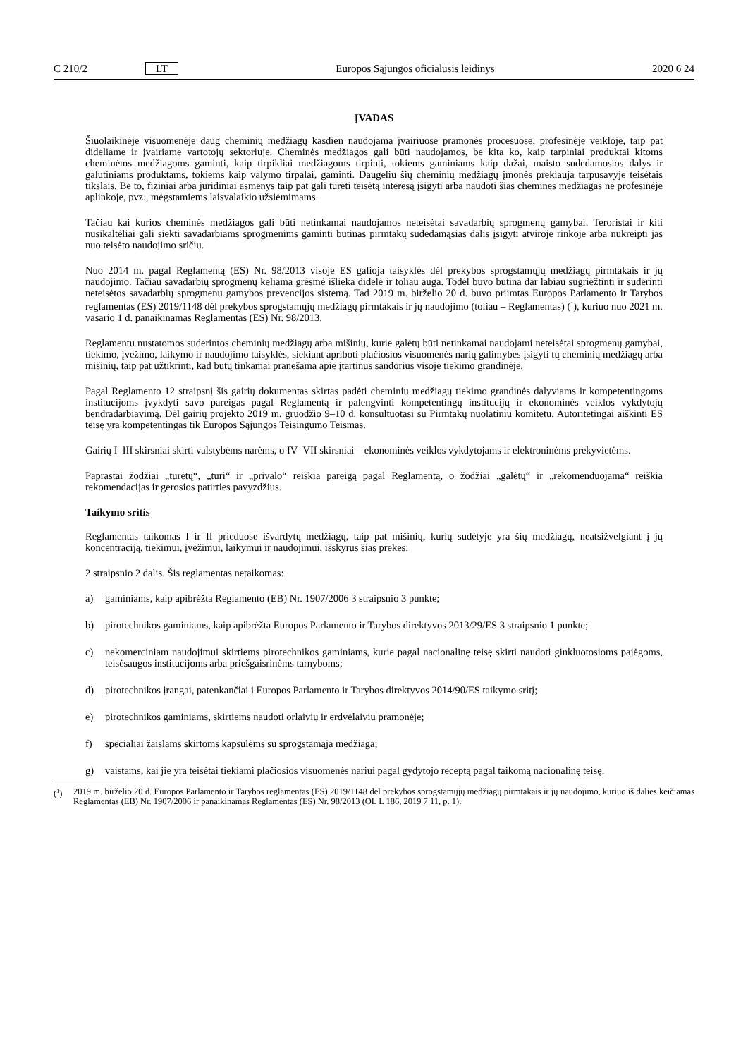C 210/2 LT Europos Sąjungos oficialusis leidinys 2020 6 24
ĮVADAS
Šiuolaikinėje visuomenėje daug cheminių medžiagų kasdien naudojama įvairiuose pramonės procesuose, profesinėje veikloje, taip pat dideliame ir įvairiame vartotojų sektoriuje. Cheminės medžiagos gali būti naudojamos, be kita ko, kaip tarpiniai produktai kitoms cheminėms medžiagoms gaminti, kaip tirpikliai medžiagoms tirpinti, tokiems gaminiams kaip dažai, maisto sudedamosios dalys ir galutiniams produktams, tokiems kaip valymo tirpalai, gaminti. Daugeliu šių cheminių medžiagų įmonės prekiauja tarpusavyje teisėtais tikslais. Be to, fiziniai arba juridiniai asmenys taip pat gali turėti teisėtą interesą įsigyti arba naudoti šias chemines medžiagas ne profesinėje aplinkoje, pvz., mėgstamiems laisvalaikio užsiėmimams.
Tačiau kai kurios cheminės medžiagos gali būti netinkamai naudojamos neteisėtai savadarbių sprogmenų gamybai. Teroristai ir kiti nusikaltėliai gali siekti savadarbiams sprogmenims gaminti būtinas pirmtakų sudedamąsias dalis įsigyti atviroje rinkoje arba nukreipti jas nuo teisėto naudojimo sričių.
Nuo 2014 m. pagal Reglamentą (ES) Nr. 98/2013 visoje ES galioja taisyklės dėl prekybos sprogstamųjų medžiagų pirmtakais ir jų naudojimo. Tačiau savadarbių sprogmenų keliama grėsmė išlieka didelė ir toliau auga. Todėl buvo būtina dar labiau sugriežtinti ir suderinti neteisėtos savadarbių sprogmenų gamybos prevencijos sistemą. Tad 2019 m. birželio 20 d. buvo priimtas Europos Parlamento ir Tarybos reglamentas (ES) 2019/1148 dėl prekybos sprogstamųjų medžiagų pirmtakais ir jų naudojimo (toliau – Reglamentas) (<sup>1</sup>), kuriuo nuo 2021 m. vasario 1 d. panaikinamas Reglamentas (ES) Nr. 98/2013.
Reglamentu nustatomos suderintos cheminių medžiagų arba mišinių, kurie galėtų būti netinkamai naudojami neteisėtai sprogmenų gamybai, tiekimo, įvežimo, laikymo ir naudojimo taisyklės, siekiant apriboti plačiosios visuomenės narių galimybes įsigyti tų cheminių medžiagų arba mišinių, taip pat užtikrinti, kad būtų tinkamai pranešama apie įtartinus sandorius visoje tiekimo grandinėje.
Pagal Reglamento 12 straipsnį šis gairių dokumentas skirtas padėti cheminių medžiagų tiekimo grandinės dalyviams ir kompetentingoms institucijoms įvykdyti savo pareigas pagal Reglamentą ir palengvinti kompetentingų institucijų ir ekonominės veiklos vykdytojų bendradarbiavimą. Dėl gairių projekto 2019 m. gruodžio 9–10 d. konsultuotasi su Pirmtakų nuolatiniu komitetu. Autoritetingai aiškinti ES teisę yra kompetentingas tik Europos Sąjungos Teisingumo Teismas.
Gairių I–III skirsniai skirti valstybėms narėms, o IV–VII skirsniai – ekonominės veiklos vykdytojams ir elektroninėms prekyvietėms.
Paprastai žodžiai „turėtų“, „turi“ ir „privalo“ reiškia pareigą pagal Reglamentą, o žodžiai „galėtų“ ir „rekomenduojama“ reiškia rekomendacijas ir gerosios patirties pavyzdžius.
Taikymo sritis
Reglamentas taikomas I ir II prieduose išvardytų medžiagų, taip pat mišinių, kurių sudėtyje yra šių medžiagų, neatsižvelgiant į jų koncentraciją, tiekimui, įvežimui, laikymui ir naudojimui, išskyrus šias prekes:
2 straipsnio 2 dalis. Šis reglamentas netaikomas:
a) gaminiams, kaip apibrėžta Reglamento (EB) Nr. 1907/2006 3 straipsnio 3 punkte;
b) pirotechnikos gaminiams, kaip apibrėžta Europos Parlamento ir Tarybos direktyvos 2013/29/ES 3 straipsnio 1 punkte;
c) nekomerciniam naudojimui skirtiems pirotechnikos gaminiams, kurie pagal nacionalinę teisę skirti naudoti ginkluotosioms pajėgoms, teisėsaugos institucijoms arba priešgaisrinėms tarnyboms;
d) pirotechnikos įrangai, patenkančiai į Europos Parlamento ir Tarybos direktyvos 2014/90/ES taikymo sritį;
e) pirotechnikos gaminiams, skirtiems naudoti orlaivių ir erdvėlaivių pramonėje;
f) specialiai žaislams skirtoms kapsulėms su sprogstamąja medžiaga;
g) vaistams, kai jie yra teisėtai tiekiami plačiosios visuomenės nariui pagal gydytojo receptą pagal taikomą nacionalinę teisę.
(<sup>1</sup>) 2019 m. birželio 20 d. Europos Parlamento ir Tarybos reglamentas (ES) 2019/1148 dėl prekybos sprogstamųjų medžiagų pirmtakais ir jų naudojimo, kuriuo iš dalies keičiamas Reglamentas (EB) Nr. 1907/2006 ir panaikinamas Reglamentas (ES) Nr. 98/2013 (OL L 186, 2019 7 11, p. 1).